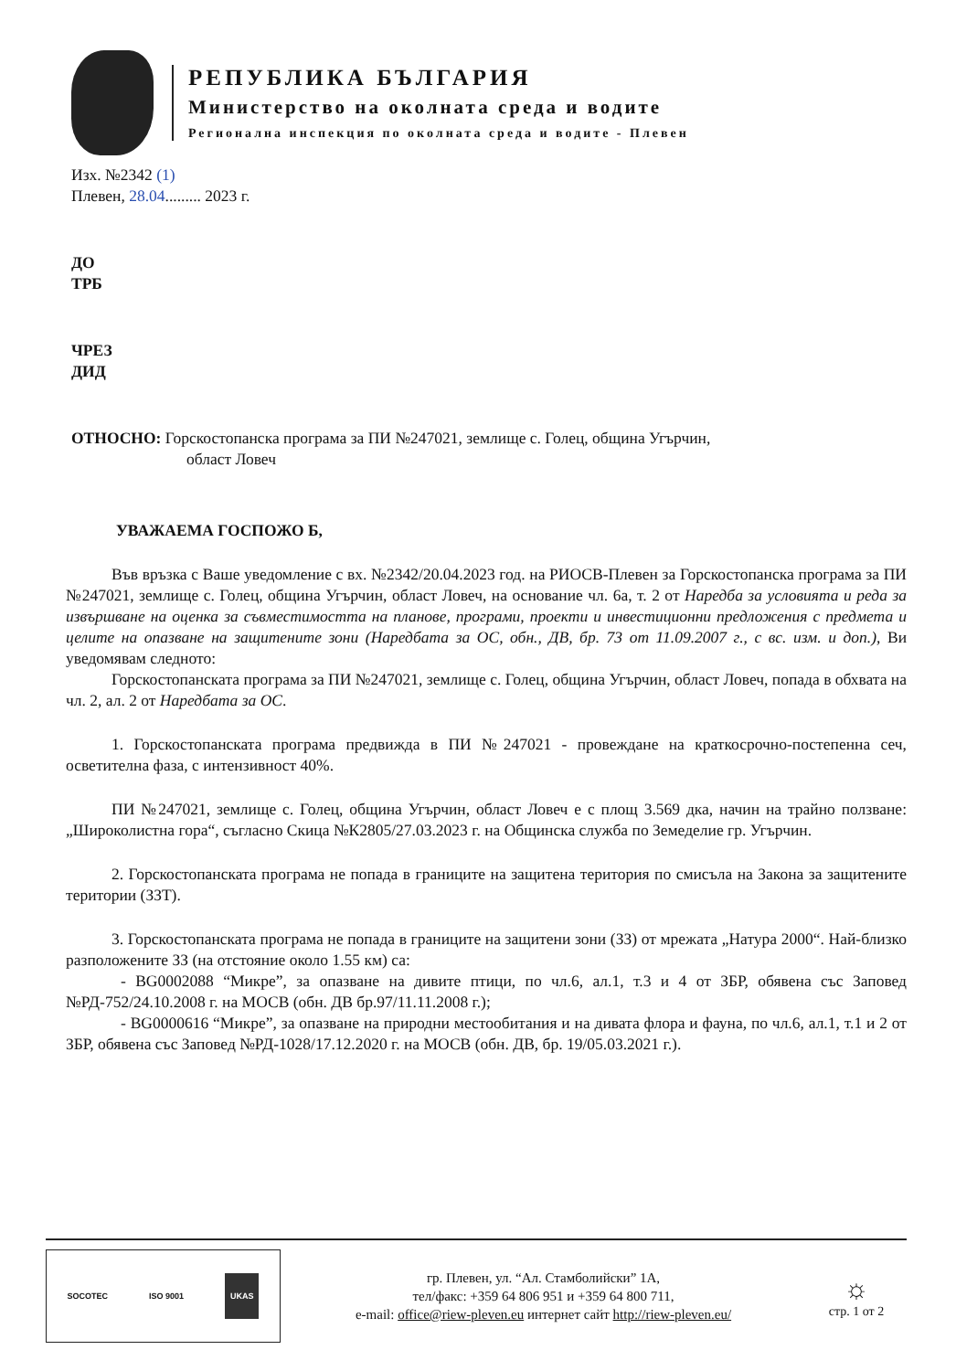РЕПУБЛИКА БЪЛГАРИЯ
Министерство на околната среда и водите
Регионална инспекция по околната среда и водите - Плевен
Изх. №2342 (1)
Плевен, 28.04......... 2023 г.
ДО
ТРБ
ЧРЕЗ
ДИД
ОТНОСНО: Горскостопанска програма за ПИ №247021, землище с. Голец, община Угърчин,
област Ловеч
УВАЖАЕМА ГОСПОЖО Б,
Във връзка с Ваше уведомление с вх. №2342/20.04.2023 год. на РИОСВ-Плевен за Горскостопанска програма за ПИ №247021, землище с. Голец, община Угърчин, област Ловеч, на основание чл. 6а, т. 2 от Наредба за условията и реда за извършване на оценка за съвместимостта на планове, програми, проекти и инвестиционни предложения с предмета и целите на опазване на защитените зони (Наредбата за ОС, обн., ДВ, бр. 73 от 11.09.2007 г., с вс. изм. и доп.), Ви уведомявам следното:
Горскостопанската програма за ПИ №247021, землище с. Голец, община Угърчин, област Ловеч, попада в обхвата на чл. 2, ал. 2 от Наредбата за ОС.
1. Горскостопанската програма предвижда в ПИ №247021 - провеждане на краткосрочно-постепенна сеч, осветителна фаза, с интензивност 40%.
ПИ №247021, землище с. Голец, община Угърчин, област Ловеч е с площ 3.569 дка, начин на трайно ползване: „Широколистна гора“, съгласно Скица №К2805/27.03.2023 г. на Общинска служба по Земеделие гр. Угърчин.
2. Горскостопанската програма не попада в границите на защитена територия по смисъла на Закона за защитените територии (ЗЗТ).
3. Горскостопанската програма не попада в границите на защитени зони (ЗЗ) от мрежата „Натура 2000“. Най-близко разположените ЗЗ (на отстояние около 1.55 км) са:
- BG0002088 “Микре”, за опазване на дивите птици, по чл.6, ал.1, т.3 и 4 от ЗБР, обявена със Заповед №РД-752/24.10.2008 г. на МОСВ (обн. ДВ бр.97/11.11.2008 г.);
- BG0000616 “Микре”, за опазване на природни местообитания и на дивата флора и фауна, по чл.6, ал.1, т.1 и 2 от ЗБР, обявена със Заповед №РД-1028/17.12.2020 г. на МОСВ (обн. ДВ, бр. 19/05.03.2021 г.).
SOCOTEC ISO 9001 UKAS
гр. Плевен, ул. “Ал. Стамболийски” 1А,
тел/факс: +359 64 806 951 и +359 64 800 711,
e-mail: office@riew-pleven.eu интернет сайт http://riew-pleven.eu/
☼
стр. 1 от 2